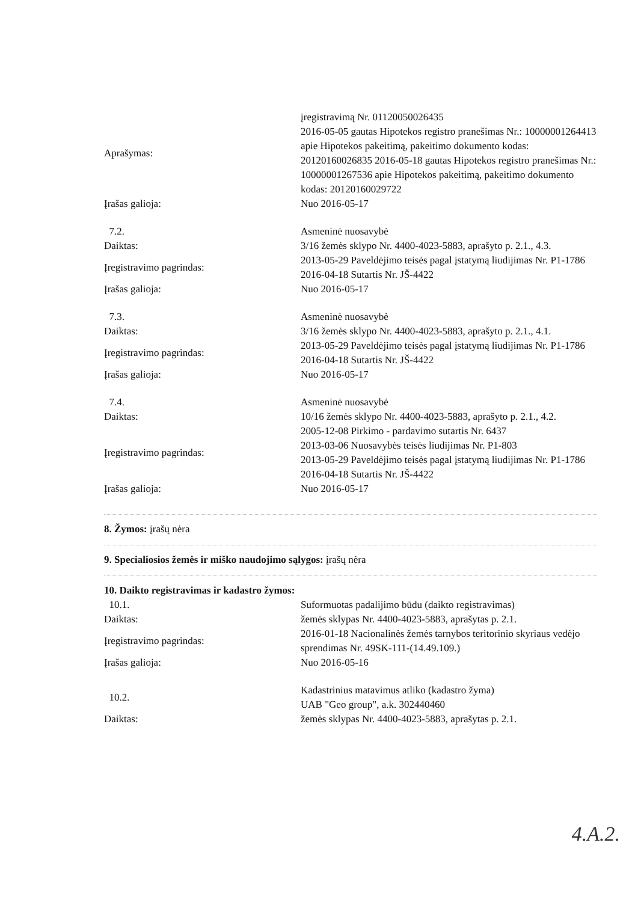| Aprašymas: | įregistravimą Nr. 01120050026435 2016-05-05 gautas Hipotekos registro pranešimas Nr.: 10000001264413 apie Hipotekos pakeitimą, pakeitimo dokumento kodas: 20120160026835 2016-05-18 gautas Hipotekos registro pranešimas Nr.: 10000001267536 apie Hipotekos pakeitimą, pakeitimo dokumento kodas: 20120160029722 |
| Įrašas galioja: | Nuo 2016-05-17 |
| 7.2. | Asmeninė nuosavybė |
| Daiktas: | 3/16 žemės sklypo Nr. 4400-4023-5883, aprašyto p. 2.1., 4.3. |
| Įregistravimo pagrindas: | 2013-05-29 Paveldėjimo teisės pagal įstatymą liudijimas Nr. P1-1786 2016-04-18 Sutartis Nr. JŠ-4422 |
| Įrašas galioja: | Nuo 2016-05-17 |
| 7.3. | Asmeninė nuosavybė |
| Daiktas: | 3/16 žemės sklypo Nr. 4400-4023-5883, aprašyto p. 2.1., 4.1. |
| Įregistravimo pagrindas: | 2013-05-29 Paveldėjimo teisės pagal įstatymą liudijimas Nr. P1-1786 2016-04-18 Sutartis Nr. JŠ-4422 |
| Įrašas galioja: | Nuo 2016-05-17 |
| 7.4. | Asmeninė nuosavybė |
| Daiktas: | 10/16 žemės sklypo Nr. 4400-4023-5883, aprašyto p. 2.1., 4.2. |
| Įregistravimo pagrindas: | 2005-12-08 Pirkimo - pardavimo sutartis Nr. 6437 2013-03-06 Nuosavybės teisės liudijimas Nr. P1-803 2013-05-29 Paveldėjimo teisės pagal įstatymą liudijimas Nr. P1-1786 2016-04-18 Sutartis Nr. JŠ-4422 |
| Įrašas galioja: | Nuo 2016-05-17 |
8. Žymos: įrašų nėra
9. Specialiosios žemės ir miško naudojimo sąlygos: įrašų nėra
10. Daikto registravimas ir kadastro žymos:
| 10.1. | Suformuotas padalijimo būdu (daikto registravimas) |
| Daiktas: | žemės sklypas Nr. 4400-4023-5883, aprašytas p. 2.1. |
| Įregistravimo pagrindas: | 2016-01-18 Nacionalinės žemės tarnybos teritorinio skyriaus vedėjo sprendimas Nr. 49SK-111-(14.49.109.) |
| Įrašas galioja: | Nuo 2016-05-16 |
| 10.2. | Kadastrinius matavimus atliko (kadastro žyma) UAB "Geo group", a.k. 302440460 |
| Daiktas: | žemės sklypas Nr. 4400-4023-5883, aprašytas p. 2.1. |
4.A.2.